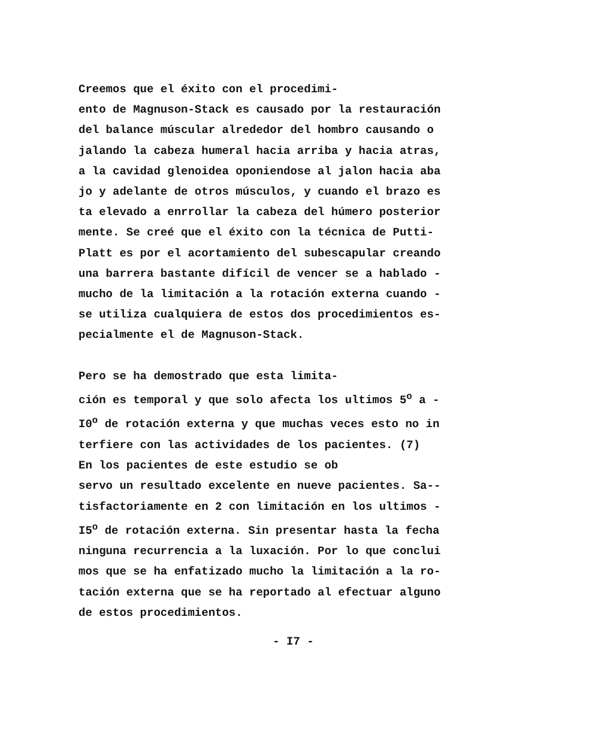Creemos que el éxito con el procedimi- ento de Magnuson-Stack es causado por la restauración del balance múscular alrededor del hombro causando o jalando la cabeza humeral hacia arriba y hacia atras, a la cavidad glenoidea oponiendose al jalon hacia aba jo y adelante de otros músculos, y cuando el brazo es ta elevado a enrrollar la cabeza del húmero posterior mente. Se creé que el éxito con la técnica de Putti- Platt es por el acortamiento del subescapular creando una barrera bastante difícil de vencer se a hablado - mucho de la limitación a la rotación externa cuando - se utiliza cualquiera de estos dos procedimientos es- pecialmente el de Magnuson-Stack.
Pero se ha demostrado que esta limita- ción es temporal y que solo afecta los ultimos 5<sup>o</sup> a - I0<sup>o</sup> de rotación externa y que muchas veces esto no in terfiere con las actividades de los pacientes. (7) En los pacientes de este estudio se ob servo un resultado excelente en nueve pacientes. Sa-- tisfactoriamente en 2 con limitación en los ultimos - I5<sup>o</sup> de rotación externa. Sin presentar hasta la fecha ninguna recurrencia a la luxación. Por lo que conclui mos que se ha enfatizado mucho la limitación a la ro- tación externa que se ha reportado al efectuar alguno de estos procedimientos.
- I7 -